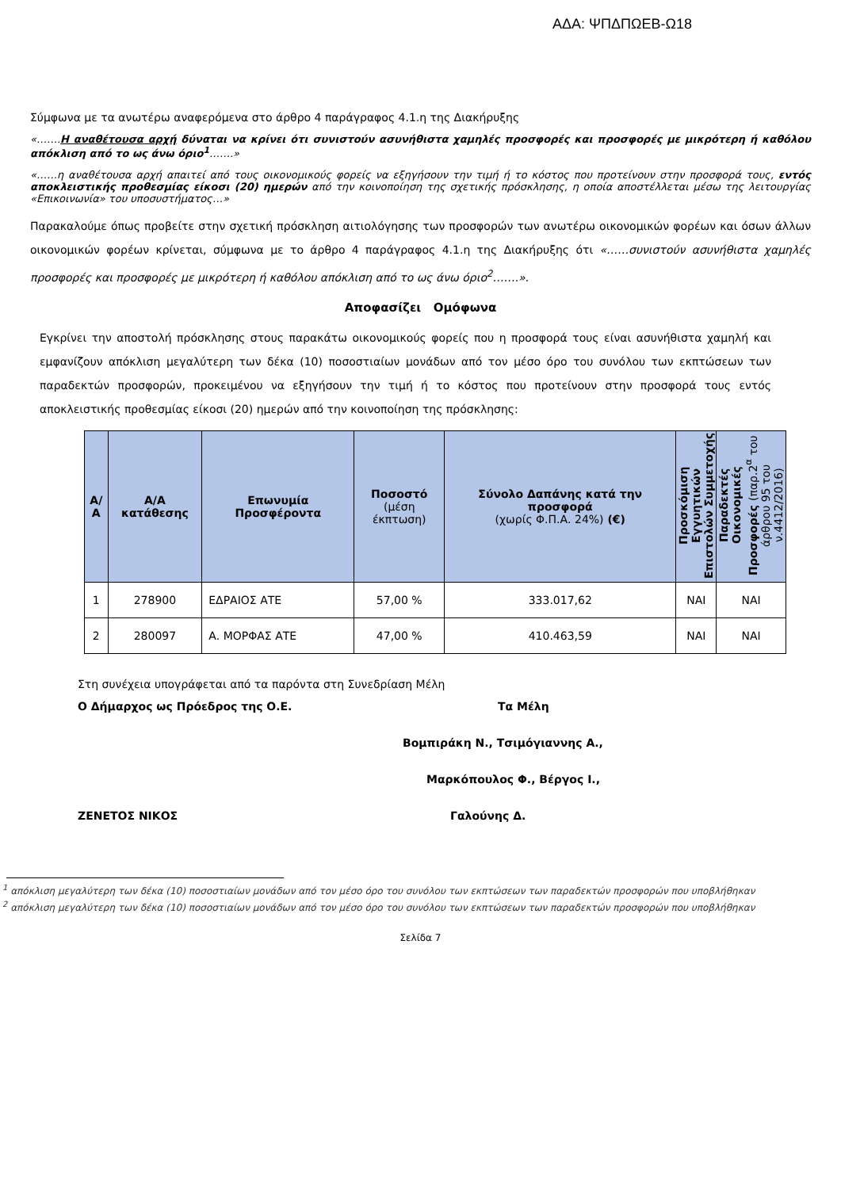ΑΔΑ: ΨΠΔΠΩΕΒ-Ω18
Σύμφωνα με τα ανωτέρω αναφερόμενα στο άρθρο 4 παράγραφος 4.1.η της Διακήρυξης
«…….Η αναθέτουσα αρχή δύναται να κρίνει ότι συνιστούν ασυνήθιστα χαμηλές προσφορές και προσφορές με μικρότερη ή καθόλου απόκλιση από το ως άνω όριο<sup>1</sup>…….»
«……η αναθέτουσα αρχή απαιτεί από τους οικονομικούς φορείς να εξηγήσουν την τιμή ή το κόστος που προτείνουν στην προσφορά τους, εντός αποκλειστικής προθεσμίας είκοσι (20) ημερών από την κοινοποίηση της σχετικής πρόσκλησης, η οποία αποστέλλεται μέσω της λειτουργίας «Επικοινωνία» του υποσυστήματος…»
Παρακαλούμε όπως προβείτε στην σχετική πρόσκληση αιτιολόγησης των προσφορών των ανωτέρω οικονομικών φορέων και όσων άλλων οικονομικών φορέων κρίνεται, σύμφωνα με το άρθρο 4 παράγραφος 4.1.η της Διακήρυξης ότι «……συνιστούν ασυνήθιστα χαμηλές προσφορές και προσφορές με μικρότερη ή καθόλου απόκλιση από το ως άνω όριο<sup>2</sup>…….».
Αποφασίζει Ομόφωνα
Εγκρίνει την αποστολή πρόσκλησης στους παρακάτω οικονομικούς φορείς που η προσφορά τους είναι ασυνήθιστα χαμηλή και εμφανίζουν απόκλιση μεγαλύτερη των δέκα (10) ποσοστιαίων μονάδων από τον μέσο όρο του συνόλου των εκπτώσεων των παραδεκτών προσφορών, προκειμένου να εξηγήσουν την τιμή ή το κόστος που προτείνουν στην προσφορά τους εντός αποκλειστικής προθεσμίας είκοσι (20) ημερών από την κοινοποίηση της πρόσκλησης:
| Α/Α | Α/Α κατάθεσης | Επωνυμία Προσφέροντα | Ποσοστό (μέση έκπτωση) | Σύνολο Δαπάνης κατά την προσφορά (χωρίς Φ.Π.Α. 24%) (€) | Προσκόμιση Εγγυητικών Επιστολών Συμμετοχής | Παραδεκτές Οικονομικές Προσφορές (παρ.2<sup>α</sup> του άρθρου 95 του ν.4412/2016) |
| --- | --- | --- | --- | --- | --- | --- |
| 1 | 278900 | ΕΔΡΑΙΟΣ ΑΤΕ | 57,00 % | 333.017,62 | ΝΑΙ | ΝΑΙ |
| 2 | 280097 | Α. ΜΟΡΦΑΣ ΑΤΕ | 47,00 % | 410.463,59 | ΝΑΙ | ΝΑΙ |
Στη συνέχεια υπογράφεται από τα παρόντα στη Συνεδρίαση Μέλη
Ο Δήμαρχος ως Πρόεδρος της Ο.Ε. Τα Μέλη
Βομπιράκη Ν., Τσιμόγιαννης Α.,
Μαρκόπουλος Φ., Βέργος Ι.,
ΖΕΝΕΤΟΣ ΝΙΚΟΣ Γαλούνης Δ.
<sup>1</sup> απόκλιση μεγαλύτερη των δέκα (10) ποσοστιαίων μονάδων από τον μέσο όρο του συνόλου των εκπτώσεων των παραδεκτών προσφορών που υποβλήθηκαν
<sup>2</sup> απόκλιση μεγαλύτερη των δέκα (10) ποσοστιαίων μονάδων από τον μέσο όρο του συνόλου των εκπτώσεων των παραδεκτών προσφορών που υποβλήθηκαν
Σελίδα 7